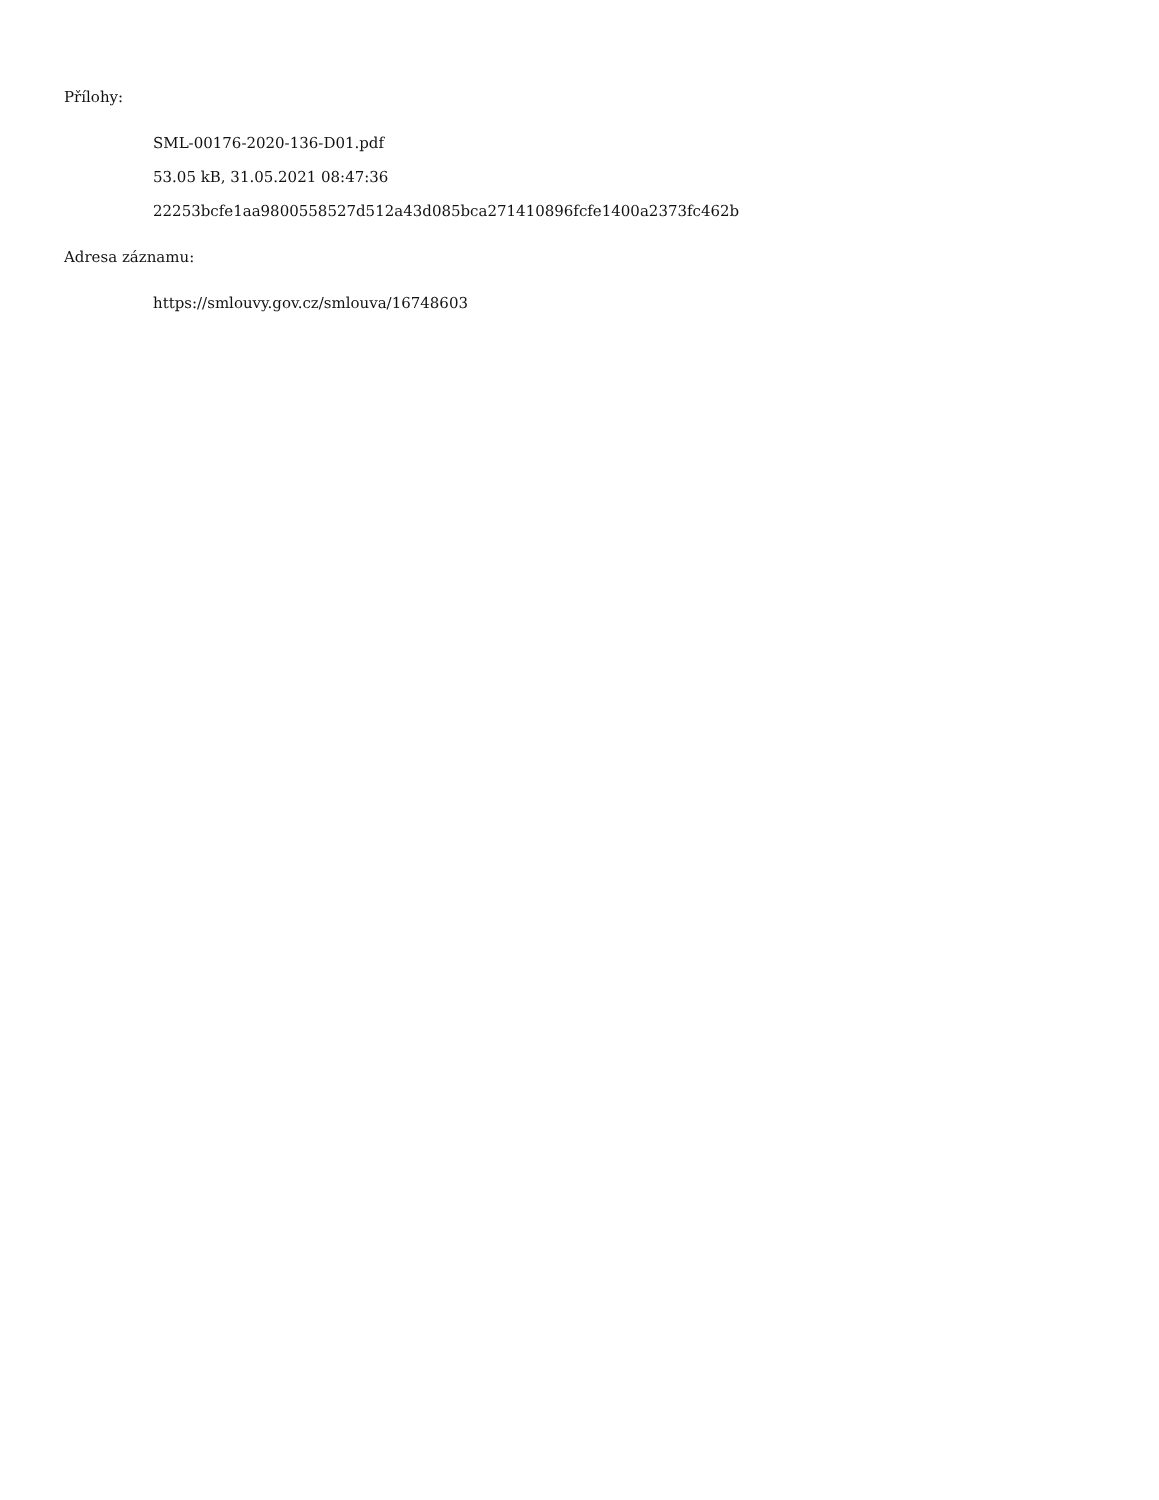Přílohy:
SML-00176-2020-136-D01.pdf
53.05 kB, 31.05.2021 08:47:36
22253bcfe1aa9800558527d512a43d085bca271410896fcfe1400a2373fc462b
Adresa záznamu:
https://smlouvy.gov.cz/smlouva/16748603